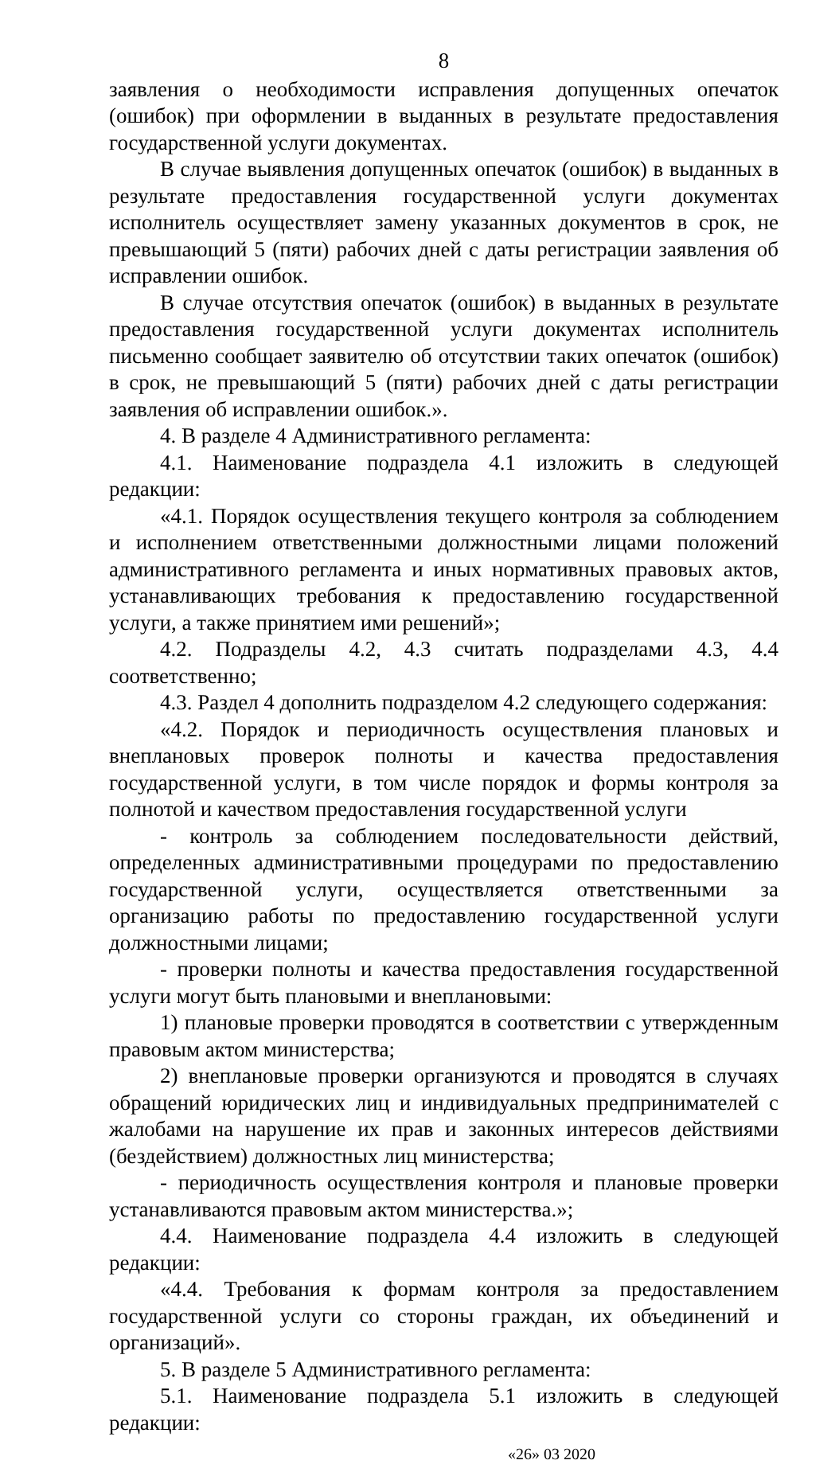8
заявления о необходимости исправления допущенных опечаток (ошибок) при оформлении в выданных в результате предоставления государственной услуги документах.
В случае выявления допущенных опечаток (ошибок) в выданных в результате предоставления государственной услуги документах исполнитель осуществляет замену указанных документов в срок, не превышающий 5 (пяти) рабочих дней с даты регистрации заявления об исправлении ошибок.
В случае отсутствия опечаток (ошибок) в выданных в результате предоставления государственной услуги документах исполнитель письменно сообщает заявителю об отсутствии таких опечаток (ошибок) в срок, не превышающий 5 (пяти) рабочих дней с даты регистрации заявления об исправлении ошибок.».
4. В разделе 4 Административного регламента:
4.1. Наименование подраздела 4.1 изложить в следующей редакции:
«4.1. Порядок осуществления текущего контроля за соблюдением и исполнением ответственными должностными лицами положений административного регламента и иных нормативных правовых актов, устанавливающих требования к предоставлению государственной услуги, а также принятием ими решений»;
4.2. Подразделы 4.2, 4.3 считать подразделами 4.3, 4.4 соответственно;
4.3. Раздел 4 дополнить подразделом 4.2 следующего содержания:
«4.2. Порядок и периодичность осуществления плановых и внеплановых проверок полноты и качества предоставления государственной услуги, в том числе порядок и формы контроля за полнотой и качеством предоставления государственной услуги
- контроль за соблюдением последовательности действий, определенных административными процедурами по предоставлению государственной услуги, осуществляется ответственными за организацию работы по предоставлению государственной услуги должностными лицами;
- проверки полноты и качества предоставления государственной услуги могут быть плановыми и внеплановыми:
1) плановые проверки проводятся в соответствии с утвержденным правовым актом министерства;
2) внеплановые проверки организуются и проводятся в случаях обращений юридических лиц и индивидуальных предпринимателей с жалобами на нарушение их прав и законных интересов действиями (бездействием) должностных лиц министерства;
- периодичность осуществления контроля и плановые проверки устанавливаются правовым актом министерства.»;
4.4. Наименование подраздела 4.4 изложить в следующей редакции:
«4.4. Требования к формам контроля за предоставлением государственной услуги со стороны граждан, их объединений и организаций».
5. В разделе 5 Административного регламента:
5.1. Наименование подраздела 5.1 изложить в следующей редакции:
«26» 03 2020